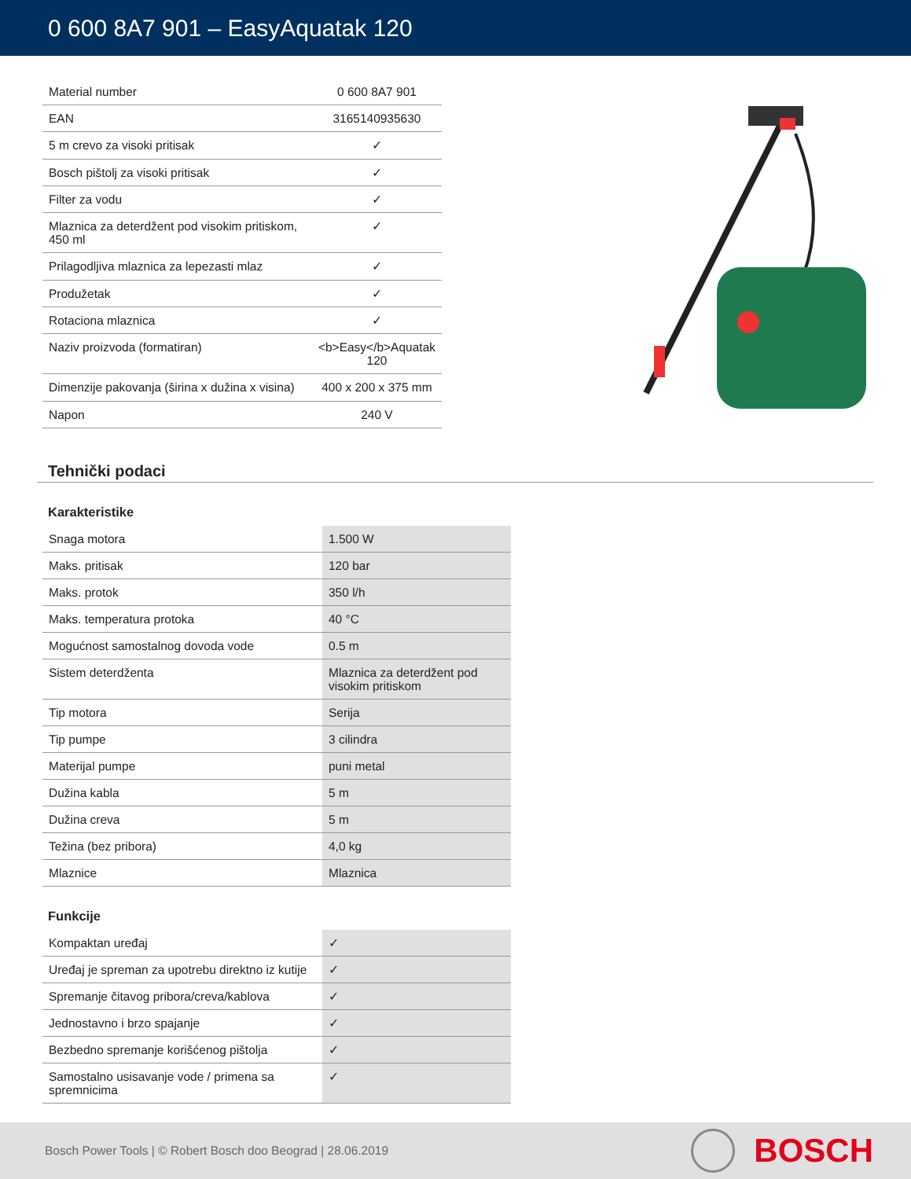0 600 8A7 901 – EasyAquatak 120
| Material number | 0 600 8A7 901 |
| EAN | 3165140935630 |
| 5 m crevo za visoki pritisak | ✓ |
| Bosch pištolj za visoki pritisak | ✓ |
| Filter za vodu | ✓ |
| Mlaznica za deterdžent pod visokim pritiskom, 450 ml | ✓ |
| Prilagodljiva mlaznica za lepezasti mlaz | ✓ |
| Produžetak | ✓ |
| Rotaciona mlaznica | ✓ |
| Naziv proizvoda (formatiran) | <b>Easy</b>Aquatak 120 |
| Dimenzije pakovanja (širina x dužina x visina) | 400 x 200 x 375 mm |
| Napon | 240 V |
Tehnički podaci
Karakteristike
| Snaga motora | 1.500 W |
| Maks. pritisak | 120 bar |
| Maks. protok | 350 l/h |
| Maks. temperatura protoka | 40 °C |
| Mogućnost samostalnog dovoda vode | 0.5 m |
| Sistem deterdženta | Mlaznica za deterdžent pod visokim pritiskom |
| Tip motora | Serija |
| Tip pumpe | 3 cilindra |
| Materijal pumpe | puni metal |
| Dužina kabla | 5 m |
| Dužina creva | 5 m |
| Težina (bez pribora) | 4,0 kg |
| Mlaznice | Mlaznica |
Funkcije
| Kompaktan uređaj | ✓ |
| Uređaj je spreman za upotrebu direktno iz kutije | ✓ |
| Spremanje čitavog pribora/creva/kablova | ✓ |
| Jednostavno i brzo spajanje | ✓ |
| Bezbedno spremanje korišćenog pištolja | ✓ |
| Samostalno usisavanje vode / primena sa spremnicima | ✓ |
Bosch Power Tools | © Robert Bosch doo Beograd | 28.06.2019
BOSCH